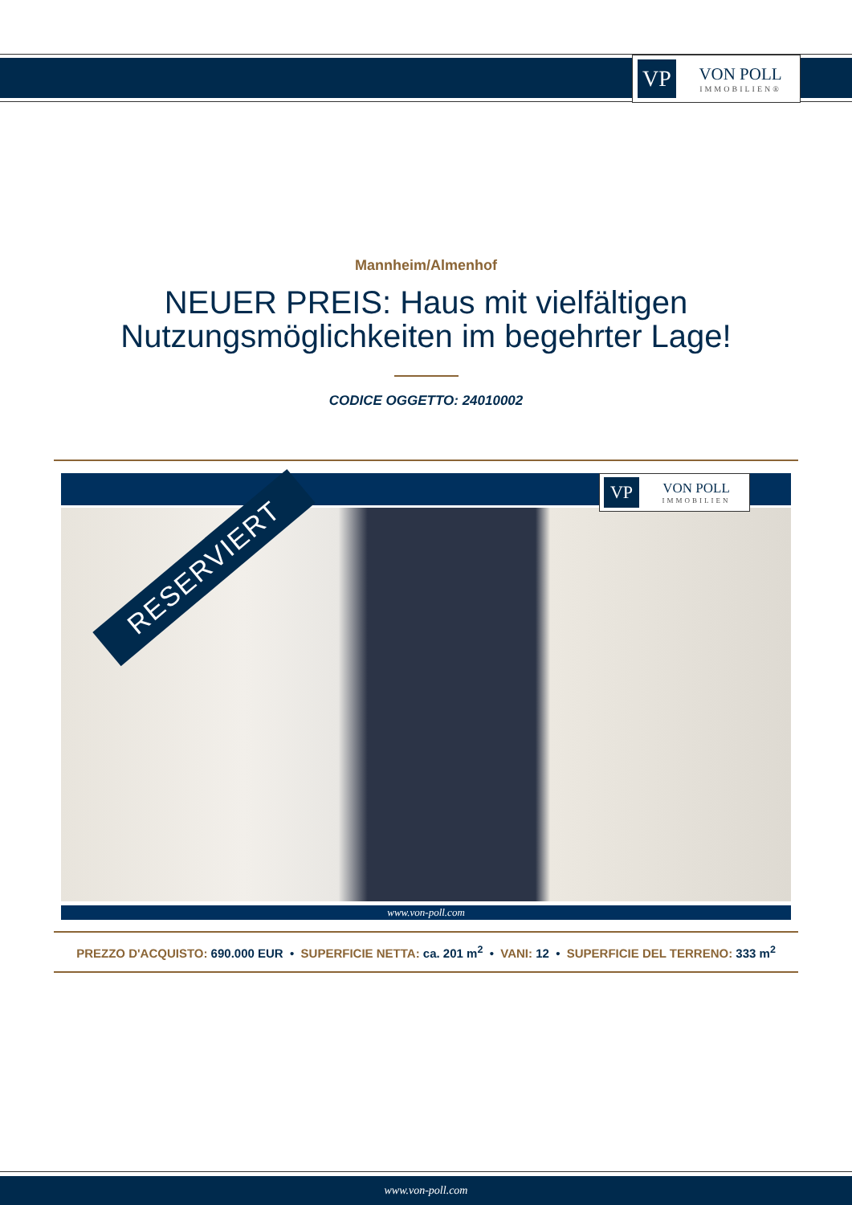VP
VON POLL
IMMOBILIEN®
Mannheim/Almenhof
NEUER PREIS: Haus mit vielfältigen
Nutzungsmöglichkeiten im begehrter Lage!
CODICE OGGETTO: 24010002
RESERVIERT
VP
VON POLL
IMMOBILIEN
www.von-poll.com
PREZZO D'ACQUISTO: 690.000 EUR • SUPERFICIE NETTA: ca. 201 m<sup>2</sup> • VANI: 12 • SUPERFICIE DEL TERRENO: 333 m<sup>2</sup>
www.von-poll.com